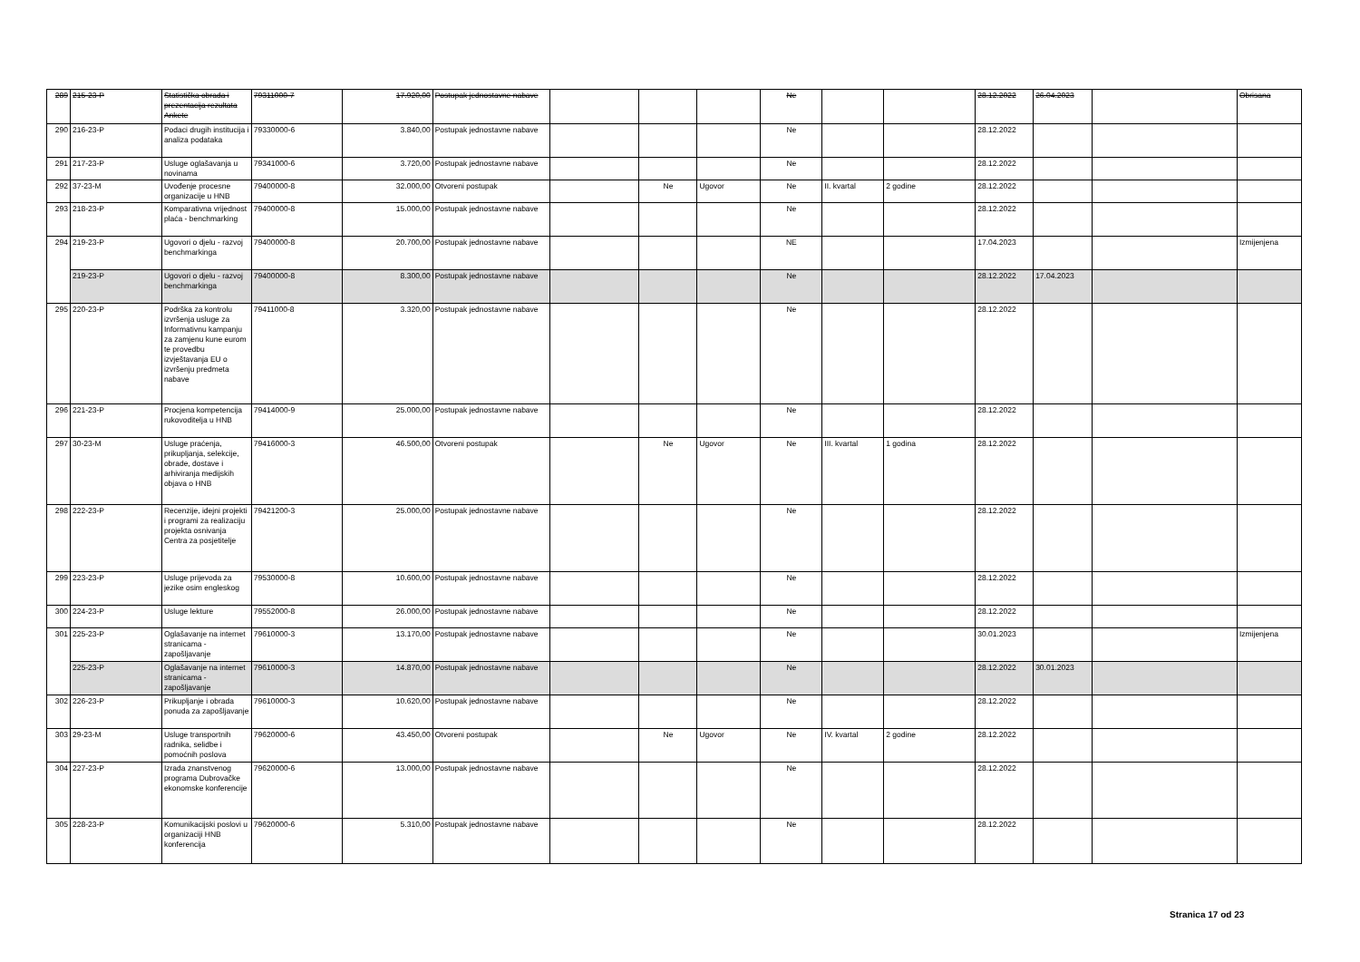| 289 | 215-23-P | Statistička obrada i prezentacija rezultata Ankete | 79311000-7 | 17.920,00 | Postupak jednostavne nabave | | | | Ne | | | 28.12.2022 | 26.04.2023 | | Obrisana |
| 290 | 216-23-P | Podaci drugih institucija i analiza podataka | 79330000-6 | 3.840,00 | Postupak jednostavne nabave | | | | Ne | | | 28.12.2022 | | | |
| 291 | 217-23-P | Usluge oglašavanja u novinama | 79341000-6 | 3.720,00 | Postupak jednostavne nabave | | | | Ne | | | 28.12.2022 | | | |
| 292 | 37-23-M | Uvođenje procesne organizacije u HNB | 79400000-8 | 32.000,00 | Otvoreni postupak | | Ne | Ugovor | Ne | II. kvartal | 2 godine | 28.12.2022 | | | |
| 293 | 218-23-P | Komparativna vrijednost plaća - benchmarking | 79400000-8 | 15.000,00 | Postupak jednostavne nabave | | | | Ne | | | 28.12.2022 | | | |
| 294 | 219-23-P | Ugovori o djelu - razvoj benchmarkinga | 79400000-8 | 20.700,00 | Postupak jednostavne nabave | | | | NE | | | 17.04.2023 | | | Izmijenjena |
| | 219-23-P | Ugovori o djelu - razvoj benchmarkinga | 79400000-8 | 8.300,00 | Postupak jednostavne nabave | | | | Ne | | | 28.12.2022 | 17.04.2023 | | |
| 295 | 220-23-P | Podrška za kontrolu izvršenja usluge za Informativnu kampanju za zamjenu kune eurom te provedbu izvještavanja EU o izvršenju predmeta nabave | 79411000-8 | 3.320,00 | Postupak jednostavne nabave | | | | Ne | | | 28.12.2022 | | | |
| 296 | 221-23-P | Procjena kompetencija rukovoditelja u HNB | 79414000-9 | 25.000,00 | Postupak jednostavne nabave | | | | Ne | | | 28.12.2022 | | | |
| 297 | 30-23-M | Usluge praćenja, prikupljanja, selekcije, obrade, dostave i arhiviranja medijskih objava o HNB | 79416000-3 | 46.500,00 | Otvoreni postupak | | Ne | Ugovor | Ne | III. kvartal | 1 godina | 28.12.2022 | | | |
| 298 | 222-23-P | Recenzije, idejni projekti i programi za realizaciju projekta osnivanja Centra za posjetitelje | 79421200-3 | 25.000,00 | Postupak jednostavne nabave | | | | Ne | | | 28.12.2022 | | | |
| 299 | 223-23-P | Usluge prijevoda za jezike osim engleskog | 79530000-8 | 10.600,00 | Postupak jednostavne nabave | | | | Ne | | | 28.12.2022 | | | |
| 300 | 224-23-P | Usluge lekture | 79552000-8 | 26.000,00 | Postupak jednostavne nabave | | | | Ne | | | 28.12.2022 | | | |
| 301 | 225-23-P | Oglašavanje na internet stranicama - zapošljavanje | 79610000-3 | 13.170,00 | Postupak jednostavne nabave | | | | Ne | | | 30.01.2023 | | | Izmijenjena |
| | 225-23-P | Oglašavanje na internet stranicama - zapošljavanje | 79610000-3 | 14.870,00 | Postupak jednostavne nabave | | | | Ne | | | 28.12.2022 | 30.01.2023 | | |
| 302 | 226-23-P | Prikupljanje i obrada ponuda za zapošljavanje | 79610000-3 | 10.620,00 | Postupak jednostavne nabave | | | | Ne | | | 28.12.2022 | | | |
| 303 | 29-23-M | Usluge transportnih radnika, selidbe i pomoćnih poslova | 79620000-6 | 43.450,00 | Otvoreni postupak | | Ne | Ugovor | Ne | IV. kvartal | 2 godine | 28.12.2022 | | | |
| 304 | 227-23-P | Izrada znanstvenog programa Dubrovačke ekonomske konferencije | 79620000-6 | 13.000,00 | Postupak jednostavne nabave | | | | Ne | | | 28.12.2022 | | | |
| 305 | 228-23-P | Komunikacijski poslovi u organizaciji HNB konferencija | 79620000-6 | 5.310,00 | Postupak jednostavne nabave | | | | Ne | | | 28.12.2022 | | | |
Stranica 17 od 23